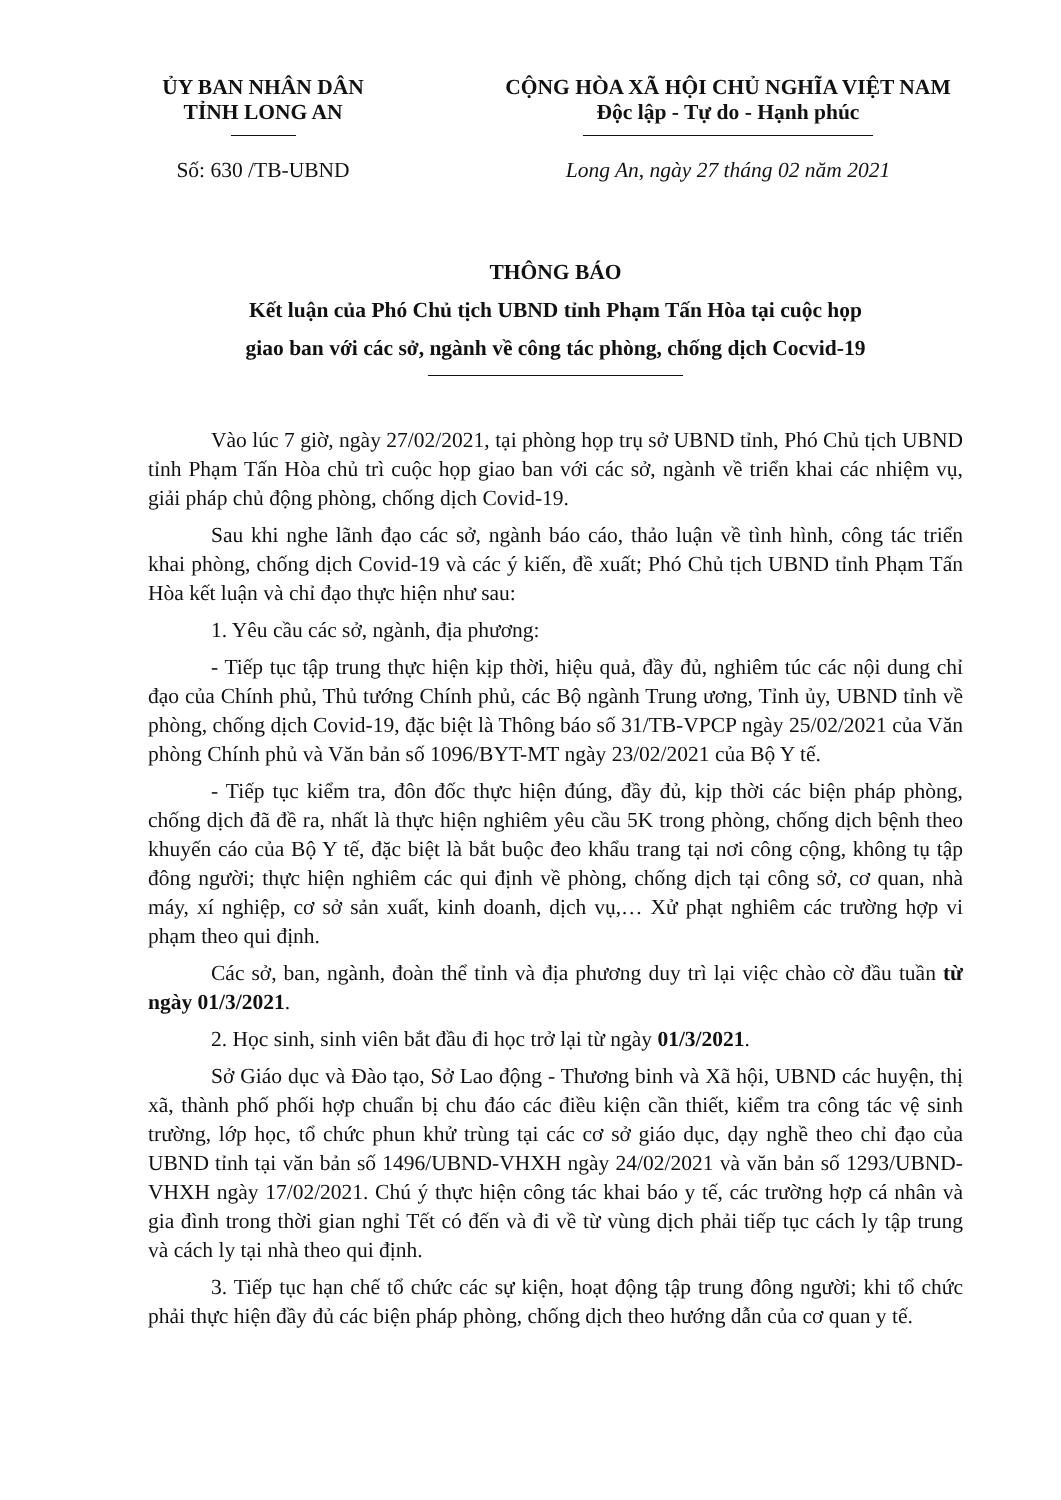ỦY BAN NHÂN DÂN
TỈNH LONG AN
Số: 630 /TB-UBND
CỘNG HÒA XÃ HỘI CHỦ NGHĨA VIỆT NAM
Độc lập - Tự do - Hạnh phúc
Long An, ngày 27 tháng 02 năm 2021
THÔNG BÁO
Kết luận của Phó Chủ tịch UBND tỉnh Phạm Tấn Hòa tại cuộc họp
giao ban với các sở, ngành về công tác phòng, chống dịch Cocvid-19
Vào lúc 7 giờ, ngày 27/02/2021, tại phòng họp trụ sở UBND tỉnh, Phó Chủ tịch UBND tỉnh Phạm Tấn Hòa chủ trì cuộc họp giao ban với các sở, ngành về triển khai các nhiệm vụ, giải pháp chủ động phòng, chống dịch Covid-19.
Sau khi nghe lãnh đạo các sở, ngành báo cáo, thảo luận về tình hình, công tác triển khai phòng, chống dịch Covid-19 và các ý kiến, đề xuất; Phó Chủ tịch UBND tỉnh Phạm Tấn Hòa kết luận và chỉ đạo thực hiện như sau:
1. Yêu cầu các sở, ngành, địa phương:
- Tiếp tục tập trung thực hiện kịp thời, hiệu quả, đầy đủ, nghiêm túc các nội dung chỉ đạo của Chính phủ, Thủ tướng Chính phủ, các Bộ ngành Trung ương, Tỉnh ủy, UBND tỉnh về phòng, chống dịch Covid-19, đặc biệt là Thông báo số 31/TB-VPCP ngày 25/02/2021 của Văn phòng Chính phủ và Văn bản số 1096/BYT-MT ngày 23/02/2021 của Bộ Y tế.
- Tiếp tục kiểm tra, đôn đốc thực hiện đúng, đầy đủ, kịp thời các biện pháp phòng, chống dịch đã đề ra, nhất là thực hiện nghiêm yêu cầu 5K trong phòng, chống dịch bệnh theo khuyến cáo của Bộ Y tế, đặc biệt là bắt buộc đeo khẩu trang tại nơi công cộng, không tụ tập đông người; thực hiện nghiêm các qui định về phòng, chống dịch tại công sở, cơ quan, nhà máy, xí nghiệp, cơ sở sản xuất, kinh doanh, dịch vụ,… Xử phạt nghiêm các trường hợp vi phạm theo qui định.
Các sở, ban, ngành, đoàn thể tỉnh và địa phương duy trì lại việc chào cờ đầu tuần từ ngày 01/3/2021.
2. Học sinh, sinh viên bắt đầu đi học trở lại từ ngày 01/3/2021.
Sở Giáo dục và Đào tạo, Sở Lao động - Thương binh và Xã hội, UBND các huyện, thị xã, thành phố phối hợp chuẩn bị chu đáo các điều kiện cần thiết, kiểm tra công tác vệ sinh trường, lớp học, tổ chức phun khử trùng tại các cơ sở giáo dục, dạy nghề theo chỉ đạo của UBND tỉnh tại văn bản số 1496/UBND-VHXH ngày 24/02/2021 và văn bản số 1293/UBND-VHXH ngày 17/02/2021. Chú ý thực hiện công tác khai báo y tế, các trường hợp cá nhân và gia đình trong thời gian nghỉ Tết có đến và đi về từ vùng dịch phải tiếp tục cách ly tập trung và cách ly tại nhà theo qui định.
3. Tiếp tục hạn chế tổ chức các sự kiện, hoạt động tập trung đông người; khi tổ chức phải thực hiện đầy đủ các biện pháp phòng, chống dịch theo hướng dẫn của cơ quan y tế.